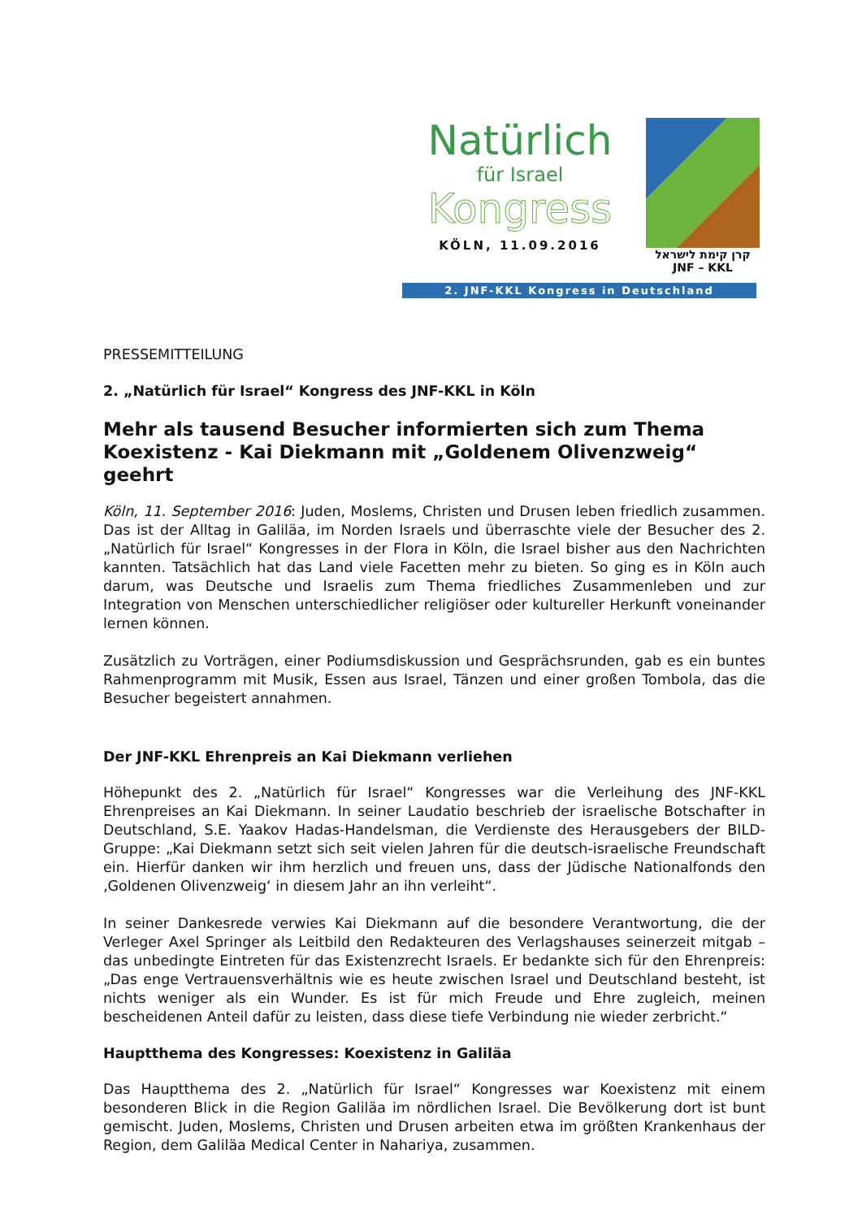2. JNF-KKL Kongress in Deutschland
Natürlich
für Israel
Kongress
KÖLN, 11.09.2016
קרן קימת לישראל
JNF – KKL
PRESSEMITTEILUNG
2. „Natürlich für Israel“ Kongress des JNF-KKL in Köln
Mehr als tausend Besucher informierten sich zum Thema Koexistenz - Kai Diekmann mit „Goldenem Olivenzweig“ geehrt
Köln, 11. September 2016: Juden, Moslems, Christen und Drusen leben friedlich zusammen. Das ist der Alltag in Galiläa, im Norden Israels und überraschte viele der Besucher des 2. „Natürlich für Israel“ Kongresses in der Flora in Köln, die Israel bisher aus den Nachrichten kannten. Tatsächlich hat das Land viele Facetten mehr zu bieten. So ging es in Köln auch darum, was Deutsche und Israelis zum Thema friedliches Zusammenleben und zur Integration von Menschen unterschiedlicher religiöser oder kultureller Herkunft voneinander lernen können.
Zusätzlich zu Vorträgen, einer Podiumsdiskussion und Gesprächsrunden, gab es ein buntes Rahmenprogramm mit Musik, Essen aus Israel, Tänzen und einer großen Tombola, das die Besucher begeistert annahmen.
Der JNF-KKL Ehrenpreis an Kai Diekmann verliehen
Höhepunkt des 2. „Natürlich für Israel“ Kongresses war die Verleihung des JNF-KKL Ehrenpreises an Kai Diekmann. In seiner Laudatio beschrieb der israelische Botschafter in Deutschland, S.E. Yaakov Hadas-Handelsman, die Verdienste des Herausgebers der BILD-Gruppe: „Kai Diekmann setzt sich seit vielen Jahren für die deutsch-israelische Freundschaft ein. Hierfür danken wir ihm herzlich und freuen uns, dass der Jüdische Nationalfonds den ‚Goldenen Olivenzweig‘ in diesem Jahr an ihn verleiht“.
In seiner Dankesrede verwies Kai Diekmann auf die besondere Verantwortung, die der Verleger Axel Springer als Leitbild den Redakteuren des Verlagshauses seinerzeit mitgab – das unbedingte Eintreten für das Existenzrecht Israels. Er bedankte sich für den Ehrenpreis: „Das enge Vertrauensverhältnis wie es heute zwischen Israel und Deutschland besteht, ist nichts weniger als ein Wunder. Es ist für mich Freude und Ehre zugleich, meinen bescheidenen Anteil dafür zu leisten, dass diese tiefe Verbindung nie wieder zerbricht.“
Hauptthema des Kongresses: Koexistenz in Galiläa
Das Hauptthema des 2. „Natürlich für Israel“ Kongresses war Koexistenz mit einem besonderen Blick in die Region Galiläa im nördlichen Israel. Die Bevölkerung dort ist bunt gemischt. Juden, Moslems, Christen und Drusen arbeiten etwa im größten Krankenhaus der Region, dem Galiläa Medical Center in Nahariya, zusammen.